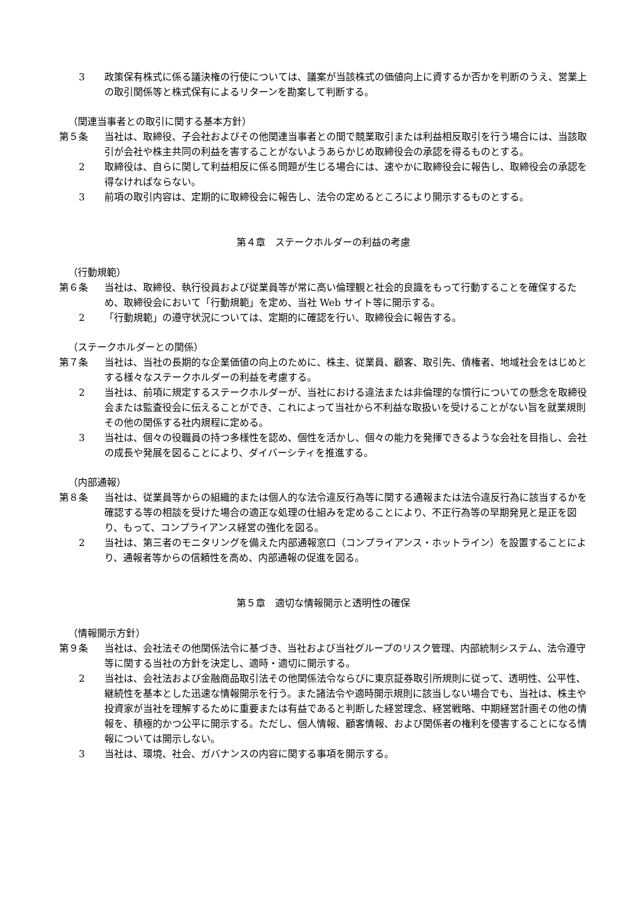3 政策保有株式に係る議決権の行使については、議案が当該株式の価値向上に資するか否かを判断のうえ、営業上の取引関係等と株式保有によるリターンを勘案して判断する。
（関連当事者との取引に関する基本方針）
第５条 当社は、取締役、子会社およびその他関連当事者との間で競業取引または利益相反取引を行う場合には、当該取引が会社や株主共同の利益を害することがないようあらかじめ取締役会の承認を得るものとする。
2 取締役は、自らに関して利益相反に係る問題が生じる場合には、速やかに取締役会に報告し、取締役会の承認を得なければならない。
3 前項の取引内容は、定期的に取締役会に報告し、法令の定めるところにより開示するものとする。
第４章　ステークホルダーの利益の考慮
（行動規範）
第６条 当社は、取締役、執行役員および従業員等が常に高い倫理観と社会的良識をもって行動することを確保するため、取締役会において「行動規範」を定め、当社 Web サイト等に開示する。
2 「行動規範」の遵守状況については、定期的に確認を行い、取締役会に報告する。
（ステークホルダーとの関係）
第７条 当社は、当社の長期的な企業価値の向上のために、株主、従業員、顧客、取引先、債権者、地域社会をはじめとする様々なステークホルダーの利益を考慮する。
2 当社は、前項に規定するステークホルダーが、当社における違法または非倫理的な慣行についての懸念を取締役会または監査役会に伝えることができ、これによって当社から不利益な取扱いを受けることがない旨を就業規則その他の関係する社内規程に定める。
3 当社は、個々の役職員の持つ多様性を認め、個性を活かし、個々の能力を発揮できるような会社を目指し、会社の成長や発展を図ることにより、ダイバーシティを推進する。
（内部通報）
第８条 当社は、従業員等からの組織的または個人的な法令違反行為等に関する通報または法令違反行為に該当するかを確認する等の相談を受けた場合の適正な処理の仕組みを定めることにより、不正行為等の早期発見と是正を図り、もって、コンプライアンス経営の強化を図る。
2 当社は、第三者のモニタリングを備えた内部通報窓口（コンプライアンス・ホットライン）を設置することにより、通報者等からの信頼性を高め、内部通報の促進を図る。
第５章　適切な情報開示と透明性の確保
（情報開示方針）
第９条 当社は、会社法その他関係法令に基づき、当社および当社グループのリスク管理、内部統制システム、法令遵守等に関する当社の方針を決定し、適時・適切に開示する。
2 当社は、会社法および金融商品取引法その他関係法令ならびに東京証券取引所規則に従って、透明性、公平性、継続性を基本とした迅速な情報開示を行う。また諸法令や適時開示規則に該当しない場合でも、当社は、株主や投資家が当社を理解するために重要または有益であると判断した経営理念、経営戦略、中期経営計画その他の情報を、積極的かつ公平に開示する。ただし、個人情報、顧客情報、および関係者の権利を侵害することになる情報については開示しない。
3 当社は、環境、社会、ガバナンスの内容に関する事項を開示する。